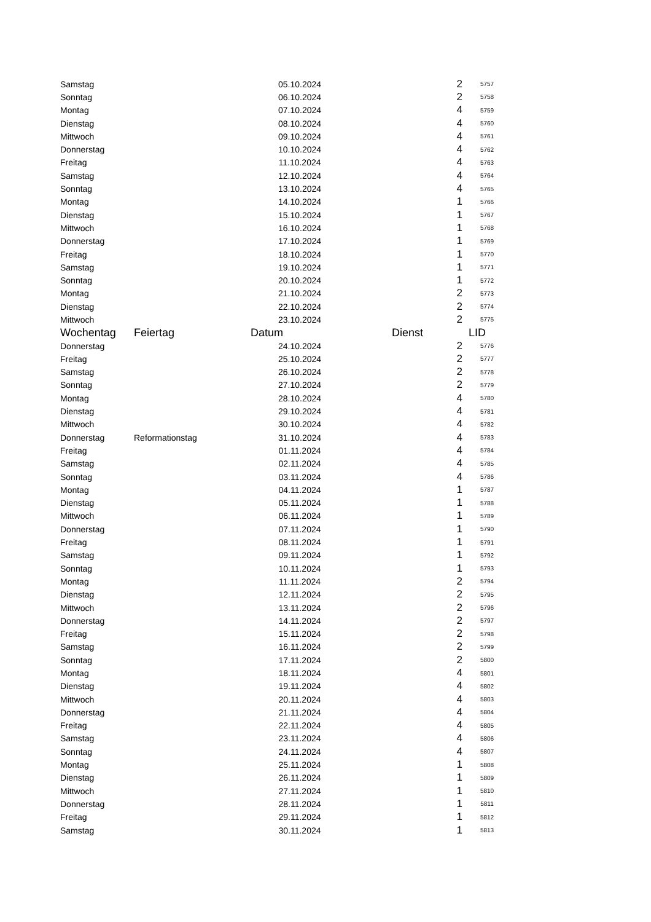| Samstag | | 05.10.2024 | 2 | 5757 |
| Sonntag | | 06.10.2024 | 2 | 5758 |
| Montag | | 07.10.2024 | 4 | 5759 |
| Dienstag | | 08.10.2024 | 4 | 5760 |
| Mittwoch | | 09.10.2024 | 4 | 5761 |
| Donnerstag | | 10.10.2024 | 4 | 5762 |
| Freitag | | 11.10.2024 | 4 | 5763 |
| Samstag | | 12.10.2024 | 4 | 5764 |
| Sonntag | | 13.10.2024 | 4 | 5765 |
| Montag | | 14.10.2024 | 1 | 5766 |
| Dienstag | | 15.10.2024 | 1 | 5767 |
| Mittwoch | | 16.10.2024 | 1 | 5768 |
| Donnerstag | | 17.10.2024 | 1 | 5769 |
| Freitag | | 18.10.2024 | 1 | 5770 |
| Samstag | | 19.10.2024 | 1 | 5771 |
| Sonntag | | 20.10.2024 | 1 | 5772 |
| Montag | | 21.10.2024 | 2 | 5773 |
| Dienstag | | 22.10.2024 | 2 | 5774 |
| Mittwoch | | 23.10.2024 | 2 | 5775 |
| Wochentag | Feiertag | Datum | Dienst | LID |
| Donnerstag | | 24.10.2024 | 2 | 5776 |
| Freitag | | 25.10.2024 | 2 | 5777 |
| Samstag | | 26.10.2024 | 2 | 5778 |
| Sonntag | | 27.10.2024 | 2 | 5779 |
| Montag | | 28.10.2024 | 4 | 5780 |
| Dienstag | | 29.10.2024 | 4 | 5781 |
| Mittwoch | | 30.10.2024 | 4 | 5782 |
| Donnerstag | Reformationstag | 31.10.2024 | 4 | 5783 |
| Freitag | | 01.11.2024 | 4 | 5784 |
| Samstag | | 02.11.2024 | 4 | 5785 |
| Sonntag | | 03.11.2024 | 4 | 5786 |
| Montag | | 04.11.2024 | 1 | 5787 |
| Dienstag | | 05.11.2024 | 1 | 5788 |
| Mittwoch | | 06.11.2024 | 1 | 5789 |
| Donnerstag | | 07.11.2024 | 1 | 5790 |
| Freitag | | 08.11.2024 | 1 | 5791 |
| Samstag | | 09.11.2024 | 1 | 5792 |
| Sonntag | | 10.11.2024 | 1 | 5793 |
| Montag | | 11.11.2024 | 2 | 5794 |
| Dienstag | | 12.11.2024 | 2 | 5795 |
| Mittwoch | | 13.11.2024 | 2 | 5796 |
| Donnerstag | | 14.11.2024 | 2 | 5797 |
| Freitag | | 15.11.2024 | 2 | 5798 |
| Samstag | | 16.11.2024 | 2 | 5799 |
| Sonntag | | 17.11.2024 | 2 | 5800 |
| Montag | | 18.11.2024 | 4 | 5801 |
| Dienstag | | 19.11.2024 | 4 | 5802 |
| Mittwoch | | 20.11.2024 | 4 | 5803 |
| Donnerstag | | 21.11.2024 | 4 | 5804 |
| Freitag | | 22.11.2024 | 4 | 5805 |
| Samstag | | 23.11.2024 | 4 | 5806 |
| Sonntag | | 24.11.2024 | 4 | 5807 |
| Montag | | 25.11.2024 | 1 | 5808 |
| Dienstag | | 26.11.2024 | 1 | 5809 |
| Mittwoch | | 27.11.2024 | 1 | 5810 |
| Donnerstag | | 28.11.2024 | 1 | 5811 |
| Freitag | | 29.11.2024 | 1 | 5812 |
| Samstag | | 30.11.2024 | 1 | 5813 |